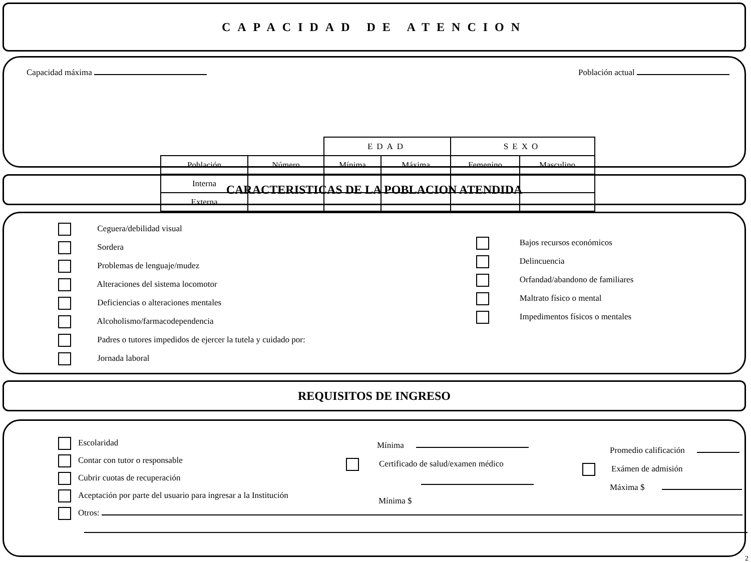CAPACIDAD DE ATENCION
Capacidad máxima Población actual
| | | EDAD | | SEXO | |
| Población | Número | Mínima | Máxima | Femenino | Masculino |
| Interna | | | | | |
| Externa | | | | | |
CARACTERISTICAS DE LA POBLACION ATENDIDA
Ceguera/debilidad visual
Sordera
Problemas de lenguaje/mudez
Alteraciones del sistema locomotor
Deficiencias o alteraciones mentales
Alcoholismo/farmacodependencia
Padres o tutores impedidos de ejercer la tutela y cuidado por:
Jornada laboral
Bajos recursos económicos
Delincuencia
Orfandad/abandono de familiares
Maltrato físico o mental
Impedimentos físicos o mentales
REQUISITOS DE INGRESO
Escolaridad
Contar con tutor o responsable
Cubrir cuotas de recuperación
Aceptación por parte del usuario para ingresar a la Institución
Otros:
Mínima
Certificado de salud/examen médico
Mínima $
Promedio calificación
Exámen de admisión
Máxima $
2